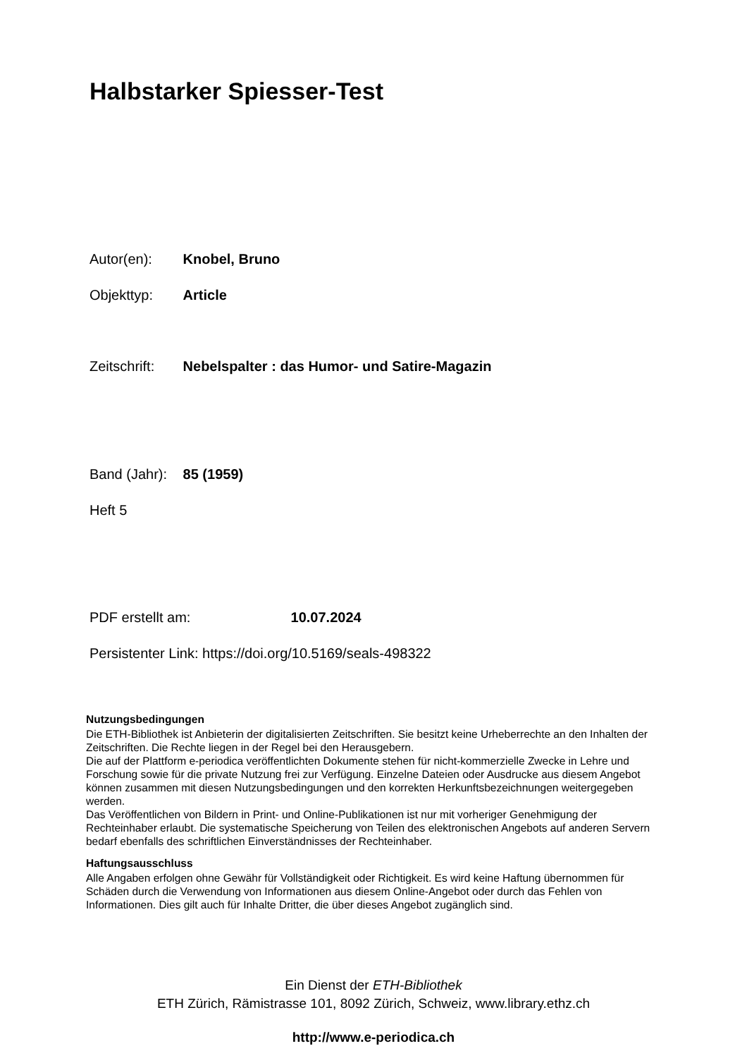Halbstarker Spiesser-Test
Autor(en): Knobel, Bruno
Objekttyp: Article
Zeitschrift: Nebelspalter : das Humor- und Satire-Magazin
Band (Jahr): 85 (1959)
Heft 5
PDF erstellt am: 10.07.2024
Persistenter Link: https://doi.org/10.5169/seals-498322
Nutzungsbedingungen
Die ETH-Bibliothek ist Anbieterin der digitalisierten Zeitschriften. Sie besitzt keine Urheberrechte an den Inhalten der Zeitschriften. Die Rechte liegen in der Regel bei den Herausgebern.
Die auf der Plattform e-periodica veröffentlichten Dokumente stehen für nicht-kommerzielle Zwecke in Lehre und Forschung sowie für die private Nutzung frei zur Verfügung. Einzelne Dateien oder Ausdrucke aus diesem Angebot können zusammen mit diesen Nutzungsbedingungen und den korrekten Herkunftsbezeichnungen weitergegeben werden.
Das Veröffentlichen von Bildern in Print- und Online-Publikationen ist nur mit vorheriger Genehmigung der Rechteinhaber erlaubt. Die systematische Speicherung von Teilen des elektronischen Angebots auf anderen Servern bedarf ebenfalls des schriftlichen Einverständnisses der Rechteinhaber.
Haftungsausschluss
Alle Angaben erfolgen ohne Gewähr für Vollständigkeit oder Richtigkeit. Es wird keine Haftung übernommen für Schäden durch die Verwendung von Informationen aus diesem Online-Angebot oder durch das Fehlen von Informationen. Dies gilt auch für Inhalte Dritter, die über dieses Angebot zugänglich sind.
Ein Dienst der ETH-Bibliothek
ETH Zürich, Rämistrasse 101, 8092 Zürich, Schweiz, www.library.ethz.ch
http://www.e-periodica.ch